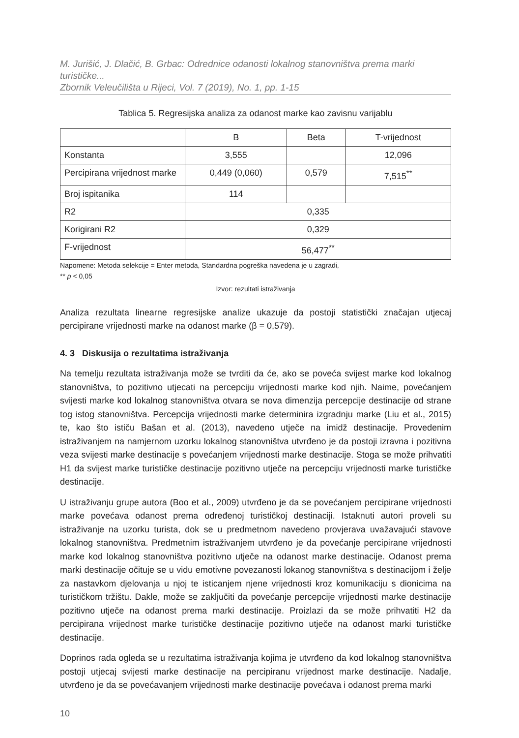M. Jurišić, J. Dlačić, B. Grbac: Odrednice odanosti lokalnog stanovništva prema marki turističke...
Zbornik Veleučilišta u Rijeci, Vol. 7 (2019), No. 1, pp. 1-15
Tablica 5. Regresijska analiza za odanost marke kao zavisnu varijablu
| | B | Beta | T-vrijednost |
| --- | --- | --- | --- |
| Konstanta | 3,555 | | 12,096 |
| Percipirana vrijednost marke | 0,449 (0,060) | 0,579 | 7,515<sup>**</sup> |
| Broj ispitanika | 114 | | |
| R2 | 0,335 | | |
| Korigirani R2 | 0,329 | | |
| F-vrijednost | 56,477<sup>**</sup> | | |
Napomene: Metoda selekcije = Enter metoda, Standardna pogreška navedena je u zagradi,
** p < 0,05
Izvor: rezultati istraživanja
Analiza rezultata linearne regresijske analize ukazuje da postoji statistički značajan utjecaj percipirane vrijednosti marke na odanost marke (β = 0,579).
4. 3 Diskusija o rezultatima istraživanja
Na temelju rezultata istraživanja može se tvrditi da će, ako se poveća svijest marke kod lokalnog stanovništva, to pozitivno utjecati na percepciju vrijednosti marke kod njih. Naime, povećanjem svijesti marke kod lokalnog stanovništva otvara se nova dimenzija percepcije destinacije od strane tog istog stanovništva. Percepcija vrijednosti marke determinira izgradnju marke (Liu et al., 2015) te, kao što ističu Bašan et al. (2013), navedeno utječe na imidž destinacije. Provedenim istraživanjem na namjernom uzorku lokalnog stanovništva utvrđeno je da postoji izravna i pozitivna veza svijesti marke destinacije s povećanjem vrijednosti marke destinacije. Stoga se može prihvatiti H1 da svijest marke turističke destinacije pozitivno utječe na percepciju vrijednosti marke turističke destinacije.
U istraživanju grupe autora (Boo et al., 2009) utvrđeno je da se povećanjem percipirane vrijednosti marke povećava odanost prema određenoj turističkoj destinaciji. Istaknuti autori proveli su istraživanje na uzorku turista, dok se u predmetnom navedeno provjerava uvažavajući stavove lokalnog stanovništva. Predmetnim istraživanjem utvrđeno je da povećanje percipirane vrijednosti marke kod lokalnog stanovništva pozitivno utječe na odanost marke destinacije. Odanost prema marki destinacije očituje se u vidu emotivne povezanosti lokanog stanovništva s destinacijom i želje za nastavkom djelovanja u njoj te isticanjem njene vrijednosti kroz komunikaciju s dionicima na turističkom tržištu. Dakle, može se zaključiti da povećanje percepcije vrijednosti marke destinacije pozitivno utječe na odanost prema marki destinacije. Proizlazi da se može prihvatiti H2 da percipirana vrijednost marke turističke destinacije pozitivno utječe na odanost marki turističke destinacije.
Doprinos rada ogleda se u rezultatima istraživanja kojima je utvrđeno da kod lokalnog stanovništva postoji utjecaj svijesti marke destinacije na percipiranu vrijednost marke destinacije. Nadalje, utvrđeno je da se povećavanjem vrijednosti marke destinacije povećava i odanost prema marki
10